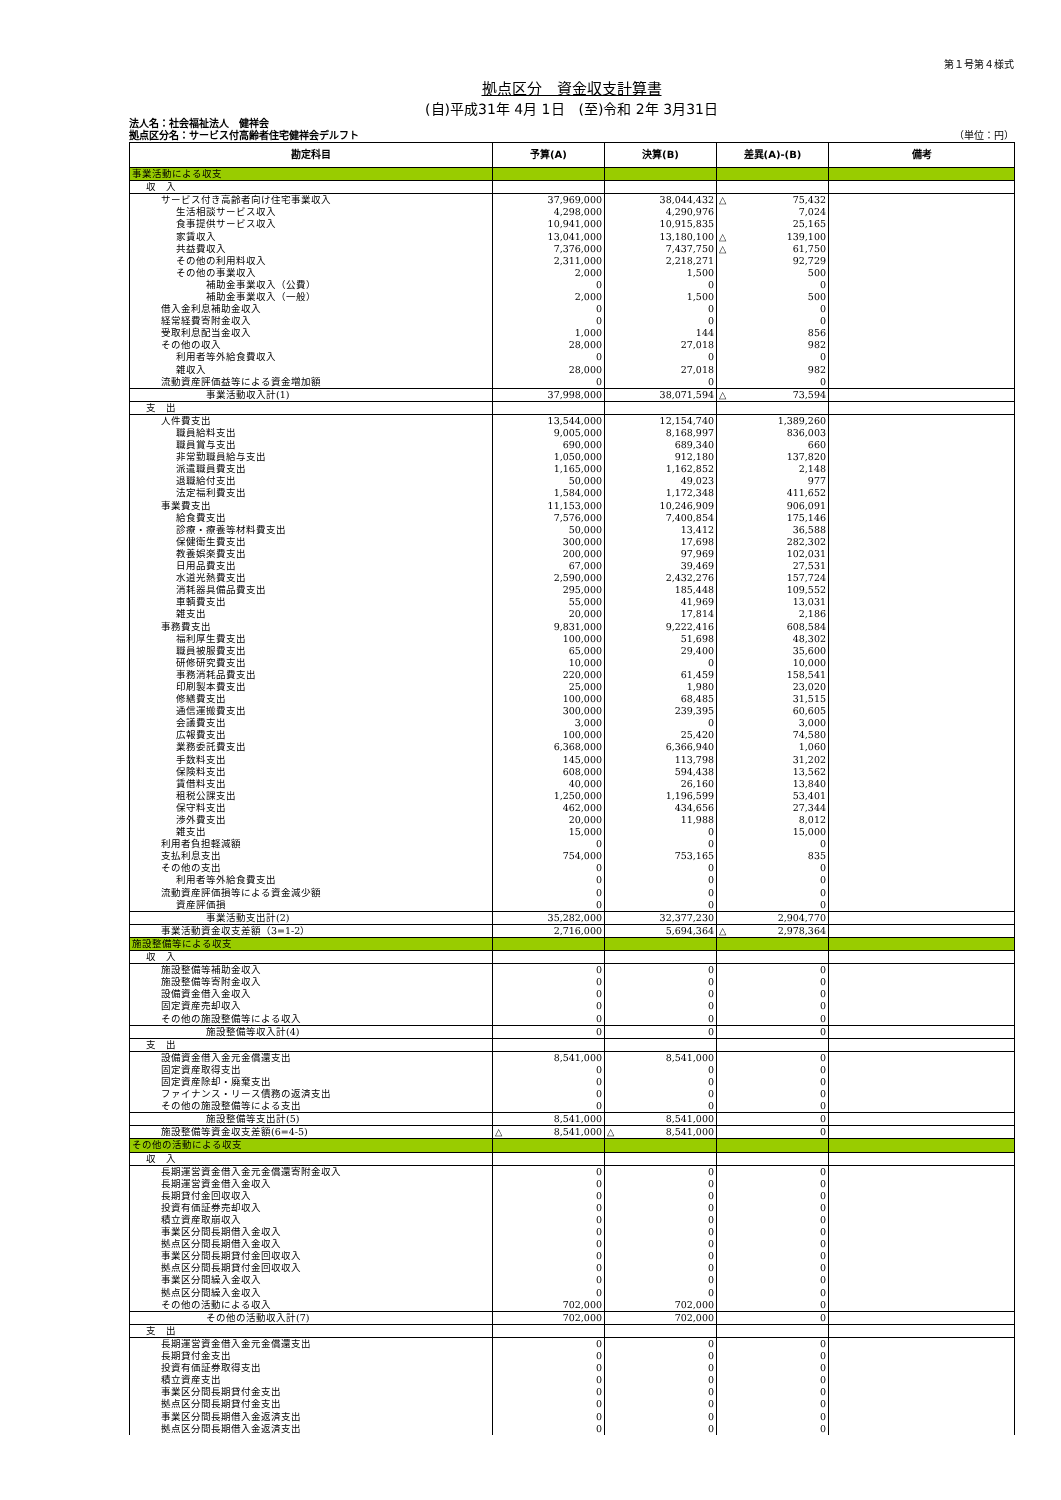第１号第４様式
拠点区分　資金収支計算書
(自)平成31年 4月 1日　(至)令和 2年 3月31日
法人名：社会福祉法人　健祥会
拠点区分名：サービス付高齢者住宅健祥会デルフト （単位：円）
| 勘定科目 | 予算(A) | 決算(B) | 差異(A)-(B) | 備考 |
| --- | --- | --- | --- | --- |
| 事業活動による収支 | | | | |
| 収 入 | | | | |
| サービス付き高齢者向け住宅事業収入 | 37,969,000 | 38,044,432 | △ 75,432 | |
| 生活相談サービス収入 | 4,298,000 | 4,290,976 | 7,024 | |
| 食事提供サービス収入 | 10,941,000 | 10,915,835 | 25,165 | |
| 家賃収入 | 13,041,000 | 13,180,100 | △ 139,100 | |
| 共益費収入 | 7,376,000 | 7,437,750 | △ 61,750 | |
| その他の利用料収入 | 2,311,000 | 2,218,271 | 92,729 | |
| その他の事業収入 | 2,000 | 1,500 | 500 | |
| 補助金事業収入（公費） | 0 | 0 | 0 | |
| 補助金事業収入（一般） | 2,000 | 1,500 | 500 | |
| 借入金利息補助金収入 | 0 | 0 | 0 | |
| 経常経費寄附金収入 | 0 | 0 | 0 | |
| 受取利息配当金収入 | 1,000 | 144 | 856 | |
| その他の収入 | 28,000 | 27,018 | 982 | |
| 利用者等外給食費収入 | 0 | 0 | 0 | |
| 雑収入 | 28,000 | 27,018 | 982 | |
| 流動資産評価益等による資金増加額 | 0 | 0 | 0 | |
| 事業活動収入計(1) | 37,998,000 | 38,071,594 | △ 73,594 | |
| 支 出 | | | | |
| 人件費支出 | 13,544,000 | 12,154,740 | 1,389,260 | |
| 職員給料支出 | 9,005,000 | 8,168,997 | 836,003 | |
| 職員賞与支出 | 690,000 | 689,340 | 660 | |
| 非常勤職員給与支出 | 1,050,000 | 912,180 | 137,820 | |
| 派遣職員費支出 | 1,165,000 | 1,162,852 | 2,148 | |
| 退職給付支出 | 50,000 | 49,023 | 977 | |
| 法定福利費支出 | 1,584,000 | 1,172,348 | 411,652 | |
| 事業費支出 | 11,153,000 | 10,246,909 | 906,091 | |
| 給食費支出 | 7,576,000 | 7,400,854 | 175,146 | |
| 診療・療養等材料費支出 | 50,000 | 13,412 | 36,588 | |
| 保健衛生費支出 | 300,000 | 17,698 | 282,302 | |
| 教養娯楽費支出 | 200,000 | 97,969 | 102,031 | |
| 日用品費支出 | 67,000 | 39,469 | 27,531 | |
| 水道光熱費支出 | 2,590,000 | 2,432,276 | 157,724 | |
| 消耗器具備品費支出 | 295,000 | 185,448 | 109,552 | |
| 車輌費支出 | 55,000 | 41,969 | 13,031 | |
| 雑支出 | 20,000 | 17,814 | 2,186 | |
| 事務費支出 | 9,831,000 | 9,222,416 | 608,584 | |
| 福利厚生費支出 | 100,000 | 51,698 | 48,302 | |
| 職員被服費支出 | 65,000 | 29,400 | 35,600 | |
| 研修研究費支出 | 10,000 | 0 | 10,000 | |
| 事務消耗品費支出 | 220,000 | 61,459 | 158,541 | |
| 印刷製本費支出 | 25,000 | 1,980 | 23,020 | |
| 修繕費支出 | 100,000 | 68,485 | 31,515 | |
| 通信運搬費支出 | 300,000 | 239,395 | 60,605 | |
| 会議費支出 | 3,000 | 0 | 3,000 | |
| 広報費支出 | 100,000 | 25,420 | 74,580 | |
| 業務委託費支出 | 6,368,000 | 6,366,940 | 1,060 | |
| 手数料支出 | 145,000 | 113,798 | 31,202 | |
| 保険料支出 | 608,000 | 594,438 | 13,562 | |
| 賃借料支出 | 40,000 | 26,160 | 13,840 | |
| 租税公課支出 | 1,250,000 | 1,196,599 | 53,401 | |
| 保守料支出 | 462,000 | 434,656 | 27,344 | |
| 渉外費支出 | 20,000 | 11,988 | 8,012 | |
| 雑支出 | 15,000 | 0 | 15,000 | |
| 利用者負担軽減額 | 0 | 0 | 0 | |
| 支払利息支出 | 754,000 | 753,165 | 835 | |
| その他の支出 | 0 | 0 | 0 | |
| 利用者等外給食費支出 | 0 | 0 | 0 | |
| 流動資産評価損等による資金減少額 | 0 | 0 | 0 | |
| 資産評価損 | 0 | 0 | 0 | |
| 事業活動支出計(2) | 35,282,000 | 32,377,230 | 2,904,770 | |
| 事業活動資金収支差額（3=1-2） | 2,716,000 | 5,694,364 | △ 2,978,364 | |
| 施設整備等による収支 | | | | |
| 収 入 | | | | |
| 施設整備等補助金収入 | 0 | 0 | 0 | |
| 施設整備等寄附金収入 | 0 | 0 | 0 | |
| 設備資金借入金収入 | 0 | 0 | 0 | |
| 固定資産売却収入 | 0 | 0 | 0 | |
| その他の施設整備等による収入 | 0 | 0 | 0 | |
| 施設整備等収入計(4) | 0 | 0 | 0 | |
| 支 出 | | | | |
| 設備資金借入金元金償還支出 | 8,541,000 | 8,541,000 | 0 | |
| 固定資産取得支出 | 0 | 0 | 0 | |
| 固定資産除却・廃棄支出 | 0 | 0 | 0 | |
| ファイナンス・リース債務の返済支出 | 0 | 0 | 0 | |
| その他の施設整備等による支出 | 0 | 0 | 0 | |
| 施設整備等支出計(5) | 8,541,000 | 8,541,000 | 0 | |
| 施設整備等資金収支差額(6=4-5) | △ 8,541,000 | △ 8,541,000 | 0 | |
| その他の活動による収支 | | | | |
| 収 入 | | | | |
| 長期運営資金借入金元金償還寄附金収入 | 0 | 0 | 0 | |
| 長期運営資金借入金収入 | 0 | 0 | 0 | |
| 長期貸付金回収収入 | 0 | 0 | 0 | |
| 投資有価証券売却収入 | 0 | 0 | 0 | |
| 積立資産取崩収入 | 0 | 0 | 0 | |
| 事業区分間長期借入金収入 | 0 | 0 | 0 | |
| 拠点区分間長期借入金収入 | 0 | 0 | 0 | |
| 事業区分間長期貸付金回収収入 | 0 | 0 | 0 | |
| 拠点区分間長期貸付金回収収入 | 0 | 0 | 0 | |
| 事業区分間繰入金収入 | 0 | 0 | 0 | |
| 拠点区分間繰入金収入 | 0 | 0 | 0 | |
| その他の活動による収入 | 702,000 | 702,000 | 0 | |
| その他の活動収入計(7) | 702,000 | 702,000 | 0 | |
| 支 出 | | | | |
| 長期運営資金借入金元金償還支出 | 0 | 0 | 0 | |
| 長期貸付金支出 | 0 | 0 | 0 | |
| 投資有価証券取得支出 | 0 | 0 | 0 | |
| 積立資産支出 | 0 | 0 | 0 | |
| 事業区分間長期貸付金支出 | 0 | 0 | 0 | |
| 拠点区分間長期貸付金支出 | 0 | 0 | 0 | |
| 事業区分間長期借入金返済支出 | 0 | 0 | 0 | |
| 拠点区分間長期借入金返済支出 | 0 | 0 | 0 | |